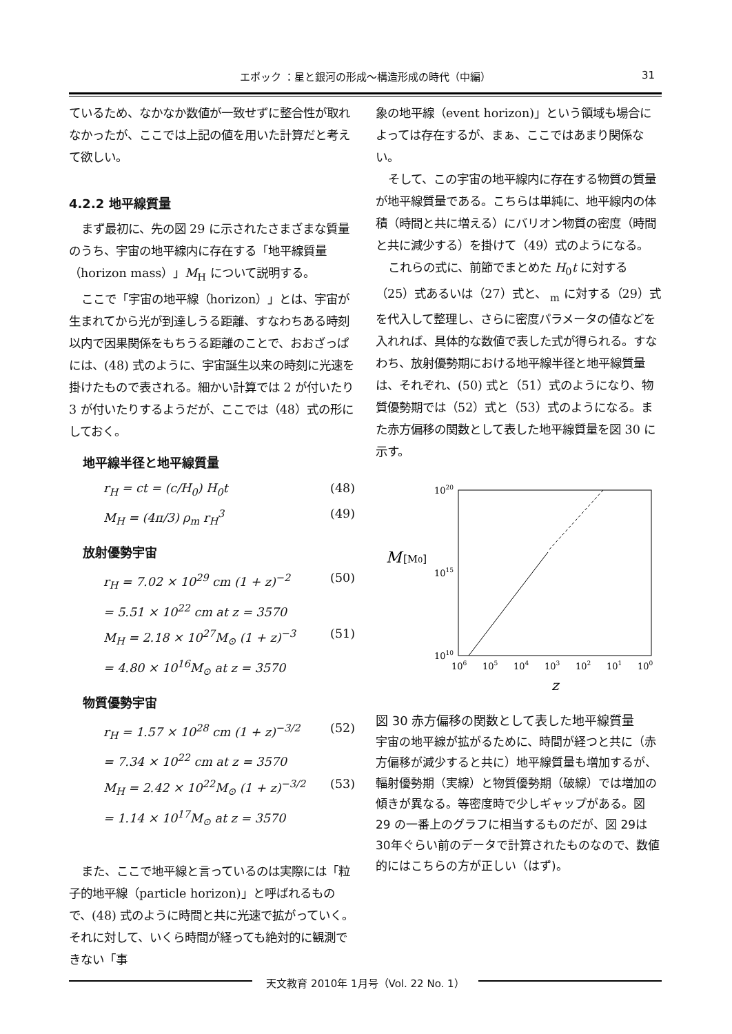エポック ：星と銀河の形成〜構造形成の時代（中編）
31
ているため、なかなか数値が一致せずに整合性が取れなかったが、ここでは上記の値を用いた計算だと考えて欲しい。
4.2.2 地平線質量
まず最初に、先の図 29 に示されたさまざまな質量のうち、宇宙の地平線内に存在する「地平線質量（horizon mass）」M<sub>H</sub> について説明する。
ここで「宇宙の地平線（horizon）」とは、宇宙が生まれてから光が到達しうる距離、すなわちある時刻以内で因果関係をもちうる距離のことで、おおざっぱには、(48) 式のように、宇宙誕生以来の時刻に光速を掛けたもので表される。細かい計算では 2 が付いたり 3 が付いたりするようだが、ここでは（48）式の形にしておく。
地平線半径と地平線質量
r<sub>H</sub> = ct = (c/H<sub>0</sub>) H<sub>0</sub>t (48)
M<sub>H</sub> = (4π/3) ρ<sub>m</sub> r<sub>H</sub><sup>3</sup> (49)
放射優勢宇宙
r<sub>H</sub> = 7.02 × 10<sup>29</sup> cm (1 + z)<sup>−2</sup> (50)
= 5.51 × 10<sup>22</sup> cm at z = 3570
M<sub>H</sub> = 2.18 × 10<sup>27</sup>M<sub>⊙</sub> (1 + z)<sup>−3</sup> (51)
= 4.80 × 10<sup>16</sup>M<sub>⊙</sub> at z = 3570
物質優勢宇宙
r<sub>H</sub> = 1.57 × 10<sup>28</sup> cm (1 + z)<sup>−3/2</sup> (52)
= 7.34 × 10<sup>22</sup> cm at z = 3570
M<sub>H</sub> = 2.42 × 10<sup>22</sup>M<sub>⊙</sub> (1 + z)<sup>−3/2</sup> (53)
= 1.14 × 10<sup>17</sup>M<sub>⊙</sub> at z = 3570
また、ここで地平線と言っているのは実際には「粒子的地平線（particle horizon)」と呼ばれるもので、(48) 式のように時間と共に光速で拡がっていく。それに対して、いくら時間が経っても絶対的に観測できない「事
象の地平線（event horizon)」という領域も場合によっては存在するが、まぁ、ここではあまり関係ない。
そして、この宇宙の地平線内に存在する物質の質量が地平線質量である。こちらは単純に、地平線内の体積（時間と共に増える）にバリオン物質の密度（時間と共に減少する）を掛けて（49）式のようになる。
これらの式に、前節でまとめた H<sub>0</sub>t に対する（25）式あるいは（27）式と、 <sub>m</sub> に対する（29）式を代入して整理し、さらに密度パラメータの値などを入れれば、具体的な数値で表した式が得られる。すなわち、放射優勢期における地平線半径と地平線質量は、それぞれ、(50) 式と（51）式のようになり、物質優勢期では（52）式と（53）式のようになる。また赤方偏移の関数として表した地平線質量を図 30 に示す。
1020
1015
1010
M
[M0]
106
105
104
103
102
101
100
z
図 30 赤方偏移の関数として表した地平線質量
宇宙の地平線が拡がるために、時間が経つと共に（赤方偏移が減少すると共に）地平線質量も増加するが、輻射優勢期（実線）と物質優勢期（破線）では増加の傾きが異なる。等密度時で少しギャップがある。図 29 の一番上のグラフに相当するものだが、図 29は 30年ぐらい前のデータで計算されたものなので、数値的にはこちらの方が正しい（はず)。
天文教育 2010年 1月号（Vol. 22 No. 1）